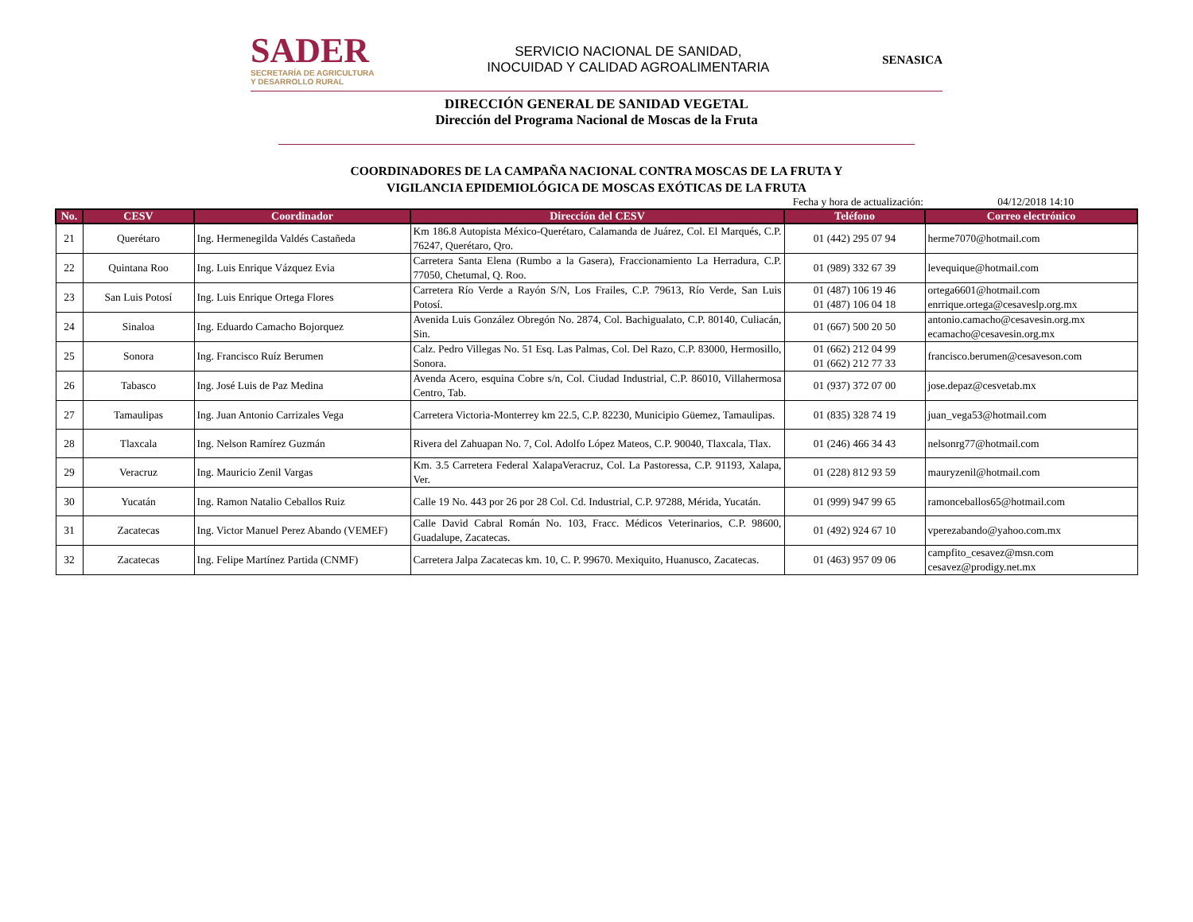SADER
SECRETARÍA DE AGRICULTURA
Y DESARROLLO RURAL
SERVICIO NACIONAL DE SANIDAD,
INOCUIDAD Y CALIDAD AGROALIMENTARIA
SENASICA
DIRECCIÓN GENERAL DE SANIDAD VEGETAL
Dirección del Programa Nacional de Moscas de la Fruta
COORDINADORES DE LA CAMPAÑA NACIONAL CONTRA MOSCAS DE LA FRUTA Y
VIGILANCIA EPIDEMIOLÓGICA DE MOSCAS EXÓTICAS DE LA FRUTA
Fecha y hora de actualización: 04/12/2018 14:10
| No. | CESV | Coordinador | Dirección del CESV | Teléfono | Correo electrónico |
| --- | --- | --- | --- | --- | --- |
| 21 | Querétaro | Ing. Hermenegilda Valdés Castañeda | Km 186.8 Autopista México-Querétaro, Calamanda de Juárez, Col. El Marqués, C.P. 76247, Querétaro, Qro. | 01 (442) 295 07 94 | herme7070@hotmail.com |
| 22 | Quintana Roo | Ing. Luis Enrique Vázquez Evia | Carretera Santa Elena (Rumbo a la Gasera), Fraccionamiento La Herradura, C.P. 77050, Chetumal, Q. Roo. | 01 (989) 332 67 39 | levequique@hotmail.com |
| 23 | San Luis Potosí | Ing. Luis Enrique Ortega Flores | Carretera Río Verde a Rayón S/N, Los Frailes, C.P. 79613, Río Verde, San Luis Potosí. | 01 (487) 106 19 46 01 (487) 106 04 18 | ortega6601@hotmail.com enrrique.ortega@cesaveslp.org.mx |
| 24 | Sinaloa | Ing. Eduardo Camacho Bojorquez | Avenida Luis González Obregón No. 2874, Col. Bachigualato, C.P. 80140, Culiacán, Sin. | 01 (667) 500 20 50 | antonio.camacho@cesavesin.org.mx ecamacho@cesavesin.org.mx |
| 25 | Sonora | Ing. Francisco Ruíz Berumen | Calz. Pedro Villegas No. 51 Esq. Las Palmas, Col. Del Razo, C.P. 83000, Hermosillo, Sonora. | 01 (662) 212 04 99 01 (662) 212 77 33 | francisco.berumen@cesaveson.com |
| 26 | Tabasco | Ing. José Luis de Paz Medina | Avenda Acero, esquina Cobre s/n, Col. Ciudad Industrial, C.P. 86010, Villahermosa Centro, Tab. | 01 (937) 372 07 00 | jose.depaz@cesvetab.mx |
| 27 | Tamaulipas | Ing. Juan Antonio Carrizales Vega | Carretera Victoria-Monterrey km 22.5, C.P. 82230, Municipio Güemez, Tamaulipas. | 01 (835) 328 74 19 | juan_vega53@hotmail.com |
| 28 | Tlaxcala | Ing. Nelson Ramírez Guzmán | Rivera del Zahuapan No. 7, Col. Adolfo López Mateos, C.P. 90040, Tlaxcala, Tlax. | 01 (246) 466 34 43 | nelsonrg77@hotmail.com |
| 29 | Veracruz | Ing. Mauricio Zenil Vargas | Km. 3.5 Carretera Federal XalapaVeracruz, Col. La Pastoressa, C.P. 91193, Xalapa, Ver. | 01 (228) 812 93 59 | mauryzenil@hotmail.com |
| 30 | Yucatán | Ing. Ramon Natalio Ceballos Ruiz | Calle 19 No. 443 por 26 por 28 Col. Cd. Industrial, C.P. 97288, Mérida, Yucatán. | 01 (999) 947 99 65 | ramonceballos65@hotmail.com |
| 31 | Zacatecas | Ing. Victor Manuel Perez Abando (VEMEF) | Calle David Cabral Román No. 103, Fracc. Médicos Veterinarios, C.P. 98600, Guadalupe, Zacatecas. | 01 (492) 924 67 10 | vperezabando@yahoo.com.mx |
| 32 | Zacatecas | Ing. Felipe Martínez Partida (CNMF) | Carretera Jalpa Zacatecas km. 10, C. P. 99670. Mexiquito, Huanusco, Zacatecas. | 01 (463) 957 09 06 | campfito_cesavez@msn.com cesavez@prodigy.net.mx |